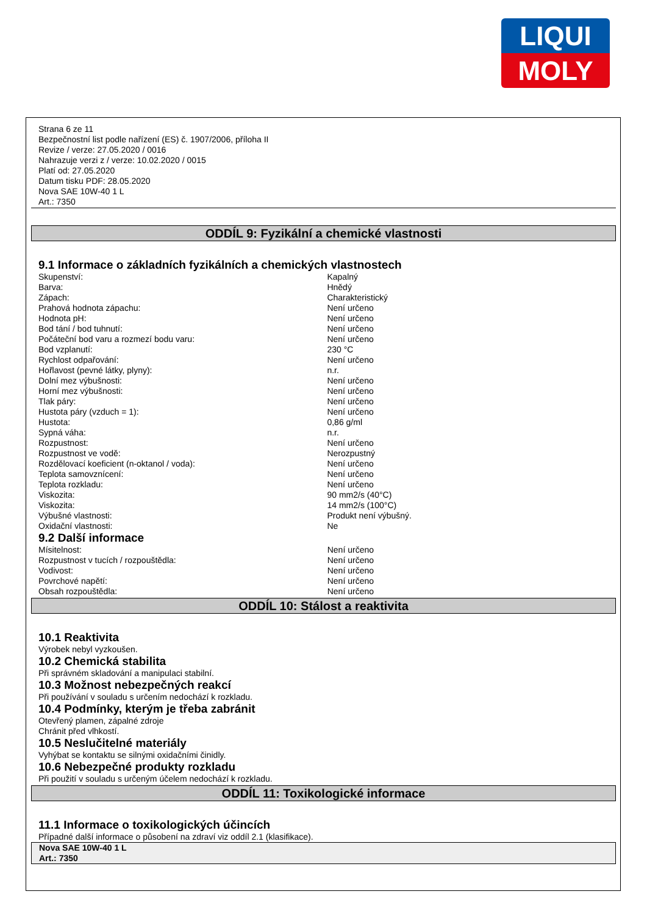LIQUI
MOLY
Strana 6 ze 11
Bezpečnostní list podle nařízení (ES) č. 1907/2006, příloha II
Revize / verze: 27.05.2020 / 0016
Nahrazuje verzi z / verze: 10.02.2020 / 0015
Platí od: 27.05.2020
Datum tisku PDF: 28.05.2020
Nova SAE 10W-40 1 L
Art.: 7350
ODDÍL 9: Fyzikální a chemické vlastnosti
9.1 Informace o základních fyzikálních a chemických vlastnostech
| Skupenství: | Kapalný |
| Barva: | Hnědý |
| Zápach: | Charakteristický |
| Prahová hodnota zápachu: | Není určeno |
| Hodnota pH: | Není určeno |
| Bod tání / bod tuhnutí: | Není určeno |
| Počáteční bod varu a rozmezí bodu varu: | Není určeno |
| Bod vzplanutí: | 230 °C |
| Rychlost odpařování: | Není určeno |
| Hořlavost (pevné látky, plyny): | n.r. |
| Dolní mez výbušnosti: | Není určeno |
| Horní mez výbušnosti: | Není určeno |
| Tlak páry: | Není určeno |
| Hustota páry (vzduch = 1): | Není určeno |
| Hustota: | 0,86 g/ml |
| Sypná váha: | n.r. |
| Rozpustnost: | Není určeno |
| Rozpustnost ve vodě: | Nerozpustný |
| Rozdělovací koeficient (n-oktanol / voda): | Není určeno |
| Teplota samovznícení: | Není určeno |
| Teplota rozkladu: | Není určeno |
| Viskozita: | 90 mm2/s (40°C) |
| Viskozita: | 14 mm2/s (100°C) |
| Výbušné vlastnosti: | Produkt není výbušný. |
| Oxidační vlastnosti: | Ne |
9.2 Další informace
| Mísitelnost: | Není určeno |
| Rozpustnost v tucích / rozpouštědla: | Není určeno |
| Vodivost: | Není určeno |
| Povrchové napětí: | Není určeno |
| Obsah rozpouštědla: | Není určeno |
ODDÍL 10: Stálost a reaktivita
10.1 Reaktivita
Výrobek nebyl vyzkoušen.
10.2 Chemická stabilita
Při správném skladování a manipulaci stabilní.
10.3 Možnost nebezpečných reakcí
Při používání v souladu s určením nedochází k rozkladu.
10.4 Podmínky, kterým je třeba zabránit
Otevřený plamen, zápalné zdroje
Chránit před vlhkostí.
10.5 Neslučitelné materiály
Vyhýbat se kontaktu se silnými oxidačními činidly.
10.6 Nebezpečné produkty rozkladu
Při použití v souladu s určeným účelem nedochází k rozkladu.
ODDÍL 11: Toxikologické informace
11.1 Informace o toxikologických účincích
Případné další informace o působení na zdraví viz oddíl 2.1 (klasifikace).
Nova SAE 10W-40 1 L
Art.: 7350